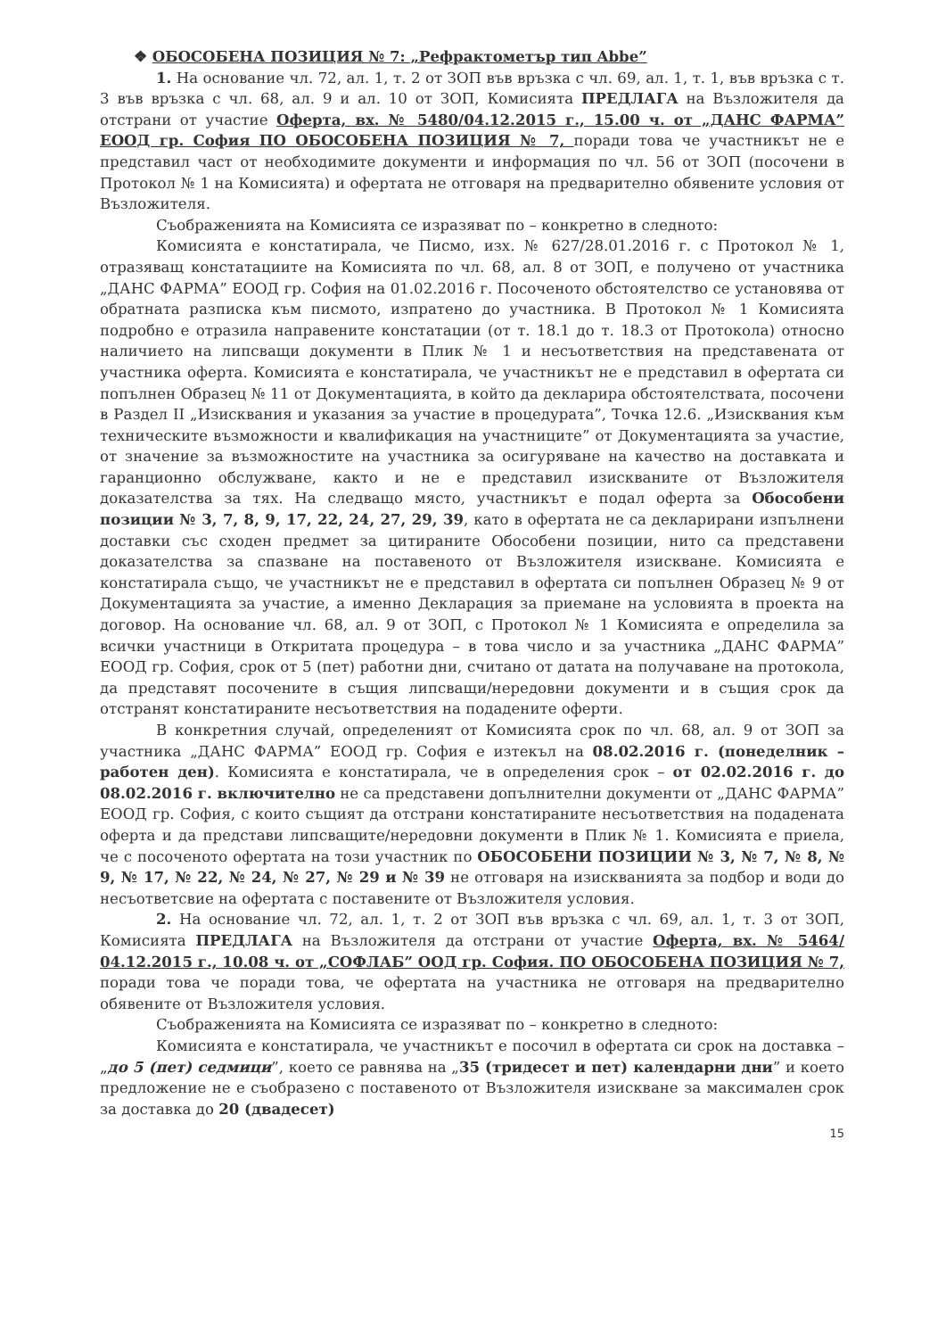❖ ОБОСОБЕНА ПОЗИЦИЯ № 7: „Рефрактометър тип Abbe”
1. На основание чл. 72, ал. 1, т. 2 от ЗОП във връзка с чл. 69, ал. 1, т. 1, във връзка с т. 3 във връзка с чл. 68, ал. 9 и ал. 10 от ЗОП, Комисията ПРЕДЛАГА на Възложителя да отстрани от участие Оферта, вх. № 5480/04.12.2015 г., 15.00 ч. от „ДАНС ФАРМА” ЕООД гр. София ПО ОБОСОБЕНА ПОЗИЦИЯ № 7, поради това че участникът не е представил част от необходимите документи и информация по чл. 56 от ЗОП (посочени в Протокол № 1 на Комисията) и офертата не отговаря на предварително обявените условия от Възложителя.
Съображенията на Комисията се изразяват по – конкретно в следното:
Комисията е констатирала, че Писмо, изх. № 627/28.01.2016 г. с Протокол № 1, отразяващ констатациите на Комисията по чл. 68, ал. 8 от ЗОП, е получено от участника „ДАНС ФАРМА” ЕООД гр. София на 01.02.2016 г. Посоченото обстоятелство се установява от обратната разписка към писмото, изпратено до участника. В Протокол № 1 Комисията подробно е отразила направените констатации (от т. 18.1 до т. 18.3 от Протокола) относно наличието на липсващи документи в Плик № 1 и несъответствия на представената от участника оферта. Комисията е констатирала, че участникът не е представил в офертата си попълнен Образец № 11 от Документацията, в който да декларира обстоятелствата, посочени в Раздел II „Изисквания и указания за участие в процедурата”, Точка 12.6. „Изисквания към техническите възможности и квалификация на участниците” от Документацията за участие, от значение за възможностите на участника за осигуряване на качество на доставката и гаранционно обслужване, както и не е представил изискваните от Възложителя доказателства за тях. На следващо място, участникът е подал оферта за Обособени позиции № 3, 7, 8, 9, 17, 22, 24, 27, 29, 39, като в офертата не са декларирани изпълнени доставки със сходен предмет за цитираните Обособени позиции, нито са представени доказателства за спазване на поставеното от Възложителя изискване. Комисията е констатирала също, че участникът не е представил в офертата си попълнен Образец № 9 от Документацията за участие, а именно Декларация за приемане на условията в проекта на договор. На основание чл. 68, ал. 9 от ЗОП, с Протокол № 1 Комисията е определила за всички участници в Откритата процедура – в това число и за участника „ДАНС ФАРМА” ЕООД гр. София, срок от 5 (пет) работни дни, считано от датата на получаване на протокола, да представят посочените в същия липсващи/нередовни документи и в същия срок да отстранят констатираните несъответствия на подадените оферти.
В конкретния случай, определеният от Комисията срок по чл. 68, ал. 9 от ЗОП за участника „ДАНС ФАРМА” ЕООД гр. София е изтекъл на 08.02.2016 г. (понеделник – работен ден). Комисията е констатирала, че в определения срок – от 02.02.2016 г. до 08.02.2016 г. включително не са представени допълнителни документи от „ДАНС ФАРМА” ЕООД гр. София, с които същият да отстрани констатираните несъответствия на подадената оферта и да представи липсващите/нередовни документи в Плик № 1. Комисията е приела, че с посоченото офертата на този участник по ОБОСОБЕНИ ПОЗИЦИИ № 3, № 7, № 8, № 9, № 17, № 22, № 24, № 27, № 29 и № 39 не отговаря на изискванията за подбор и води до несъответсвие на офертата с поставените от Възложителя условия.
2. На основание чл. 72, ал. 1, т. 2 от ЗОП във връзка с чл. 69, ал. 1, т. 3 от ЗОП, Комисията ПРЕДЛАГА на Възложителя да отстрани от участие Оферта, вх. № 5464/ 04.12.2015 г., 10.08 ч. от „СОФЛАБ” ООД гр. София. ПО ОБОСОБЕНА ПОЗИЦИЯ № 7, поради това че поради това, че офертата на участника не отговаря на предварително обявените от Възложителя условия.
Съображенията на Комисията се изразяват по – конкретно в следното:
Комисията е констатирала, че участникът е посочил в офертата си срок на доставка – „до 5 (пет) седмици”, което се равнява на „35 (тридесет и пет) календарни дни” и което предложение не е съобразено с поставеното от Възложителя изискване за максимален срок за доставка до 20 (двадесет)
15